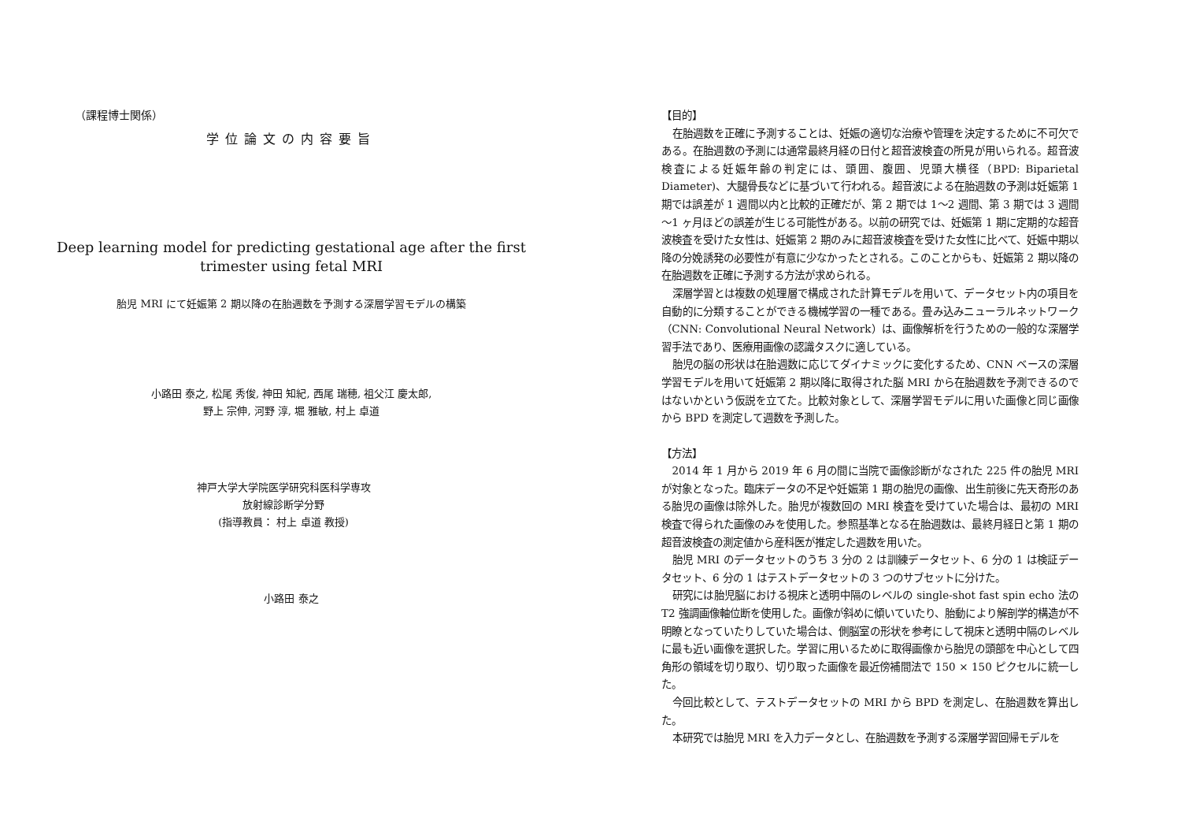（課程博士関係）
学位論文の内容要旨
Deep learning model for predicting gestational age after the first
trimester using fetal MRI
胎児 MRI にて妊娠第 2 期以降の在胎週数を予測する深層学習モデルの構築
小路田 泰之, 松尾 秀俊, 神田 知紀, 西尾 瑞穂, 祖父江 慶太郎,
野上 宗伸, 河野 淳, 堀 雅敏, 村上 卓道
神戸大学大学院医学研究科医科学専攻
放射線診断学分野
(指導教員： 村上 卓道 教授)
小路田 泰之
【目的】
在胎週数を正確に予測することは、妊娠の適切な治療や管理を決定するために不可欠である。在胎週数の予測には通常最終月経の日付と超音波検査の所見が用いられる。超音波検査による妊娠年齢の判定には、頭囲、腹囲、児頭大横径（BPD: Biparietal Diameter)、大腿骨長などに基づいて行われる。超音波による在胎週数の予測は妊娠第 1 期では誤差が 1 週間以内と比較的正確だが、第 2 期では 1～2 週間、第 3 期では 3 週間～1 ヶ月ほどの誤差が生じる可能性がある。以前の研究では、妊娠第 1 期に定期的な超音波検査を受けた女性は、妊娠第 2 期のみに超音波検査を受けた女性に比べて、妊娠中期以降の分娩誘発の必要性が有意に少なかったとされる。このことからも、妊娠第 2 期以降の在胎週数を正確に予測する方法が求められる。
深層学習とは複数の処理層で構成された計算モデルを用いて、データセット内の項目を自動的に分類することができる機械学習の一種である。畳み込みニューラルネットワーク（CNN: Convolutional Neural Network）は、画像解析を行うための一般的な深層学習手法であり、医療用画像の認識タスクに適している。
胎児の脳の形状は在胎週数に応じてダイナミックに変化するため、CNN ベースの深層学習モデルを用いて妊娠第 2 期以降に取得された脳 MRI から在胎週数を予測できるのではないかという仮説を立てた。比較対象として、深層学習モデルに用いた画像と同じ画像から BPD を測定して週数を予測した。
【方法】
2014 年 1 月から 2019 年 6 月の間に当院で画像診断がなされた 225 件の胎児 MRI が対象となった。臨床データの不足や妊娠第 1 期の胎児の画像、出生前後に先天奇形のある胎児の画像は除外した。胎児が複数回の MRI 検査を受けていた場合は、最初の MRI 検査で得られた画像のみを使用した。参照基準となる在胎週数は、最終月経日と第 1 期の超音波検査の測定値から産科医が推定した週数を用いた。
胎児 MRI のデータセットのうち 3 分の 2 は訓練データセット、6 分の 1 は検証データセット、6 分の 1 はテストデータセットの 3 つのサブセットに分けた。
研究には胎児脳における視床と透明中隔のレベルの single-shot fast spin echo 法の T2 強調画像軸位断を使用した。画像が斜めに傾いていたり、胎動により解剖学的構造が不明瞭となっていたりしていた場合は、側脳室の形状を参考にして視床と透明中隔のレベルに最も近い画像を選択した。学習に用いるために取得画像から胎児の頭部を中心として四角形の領域を切り取り、切り取った画像を最近傍補間法で 150 × 150 ピクセルに統一した。
今回比較として、テストデータセットの MRI から BPD を測定し、在胎週数を算出した。
本研究では胎児 MRI を入力データとし、在胎週数を予測する深層学習回帰モデルを